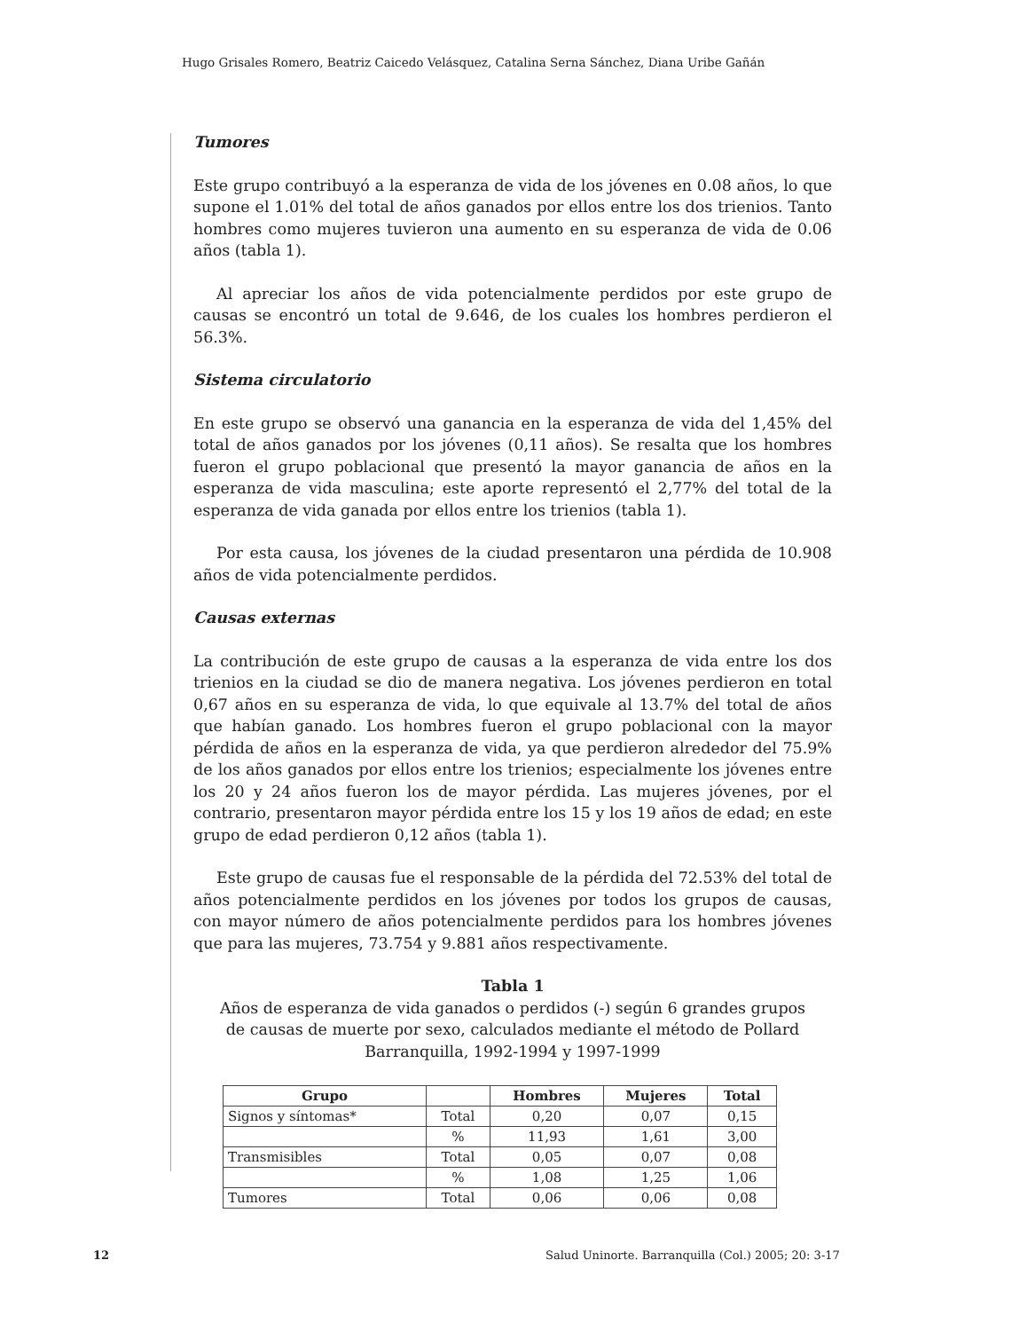Hugo Grisales Romero, Beatriz Caicedo Velásquez, Catalina Serna Sánchez, Diana Uribe Gañán
Tumores
Este grupo contribuyó a la esperanza de vida de los jóvenes en 0.08 años, lo que supone el 1.01% del total de años ganados por ellos entre los dos trienios. Tanto hombres como mujeres tuvieron una aumento en su esperanza de vida de 0.06 años (tabla 1).
Al apreciar los años de vida potencialmente perdidos por este grupo de causas se encontró un total de 9.646, de los cuales los hombres perdieron el 56.3%.
Sistema circulatorio
En este grupo se observó una ganancia en la esperanza de vida del 1,45% del total de años ganados por los jóvenes (0,11 años). Se resalta que los hombres fueron el grupo poblacional que presentó la mayor ganancia de años en la esperanza de vida masculina; este aporte representó el 2,77% del total de la esperanza de vida ganada por ellos entre los trienios (tabla 1).
Por esta causa, los jóvenes de la ciudad presentaron una pérdida de 10.908 años de vida potencialmente perdidos.
Causas externas
La contribución de este grupo de causas a la esperanza de vida entre los dos trienios en la ciudad se dio de manera negativa. Los jóvenes perdieron en total 0,67 años en su esperanza de vida, lo que equivale al 13.7% del total de años que habían ganado. Los hombres fueron el grupo poblacional con la mayor pérdida de años en la esperanza de vida, ya que perdieron alrededor del 75.9% de los años ganados por ellos entre los trienios; especialmente los jóvenes entre los 20 y 24 años fueron los de mayor pérdida. Las mujeres jóvenes, por el contrario, presentaron mayor pérdida entre los 15 y los 19 años de edad; en este grupo de edad perdieron 0,12 años (tabla 1).
Este grupo de causas fue el responsable de la pérdida del 72.53% del total de años potencialmente perdidos en los jóvenes por todos los grupos de causas, con mayor número de años potencialmente perdidos para los hombres jóvenes que para las mujeres, 73.754 y 9.881 años respectivamente.
Tabla 1
Años de esperanza de vida ganados o perdidos (-) según 6 grandes grupos
de causas de muerte por sexo, calculados mediante el método de Pollard
Barranquilla, 1992-1994 y 1997-1999
| Grupo | | Hombres | Mujeres | Total |
| --- | --- | --- | --- | --- |
| Signos y síntomas* | Total | 0,20 | 0,07 | 0,15 |
| | % | 11,93 | 1,61 | 3,00 |
| Transmisibles | Total | 0,05 | 0,07 | 0,08 |
| | % | 1,08 | 1,25 | 1,06 |
| Tumores | Total | 0,06 | 0,06 | 0,08 |
12
Salud Uninorte. Barranquilla (Col.) 2005; 20: 3-17